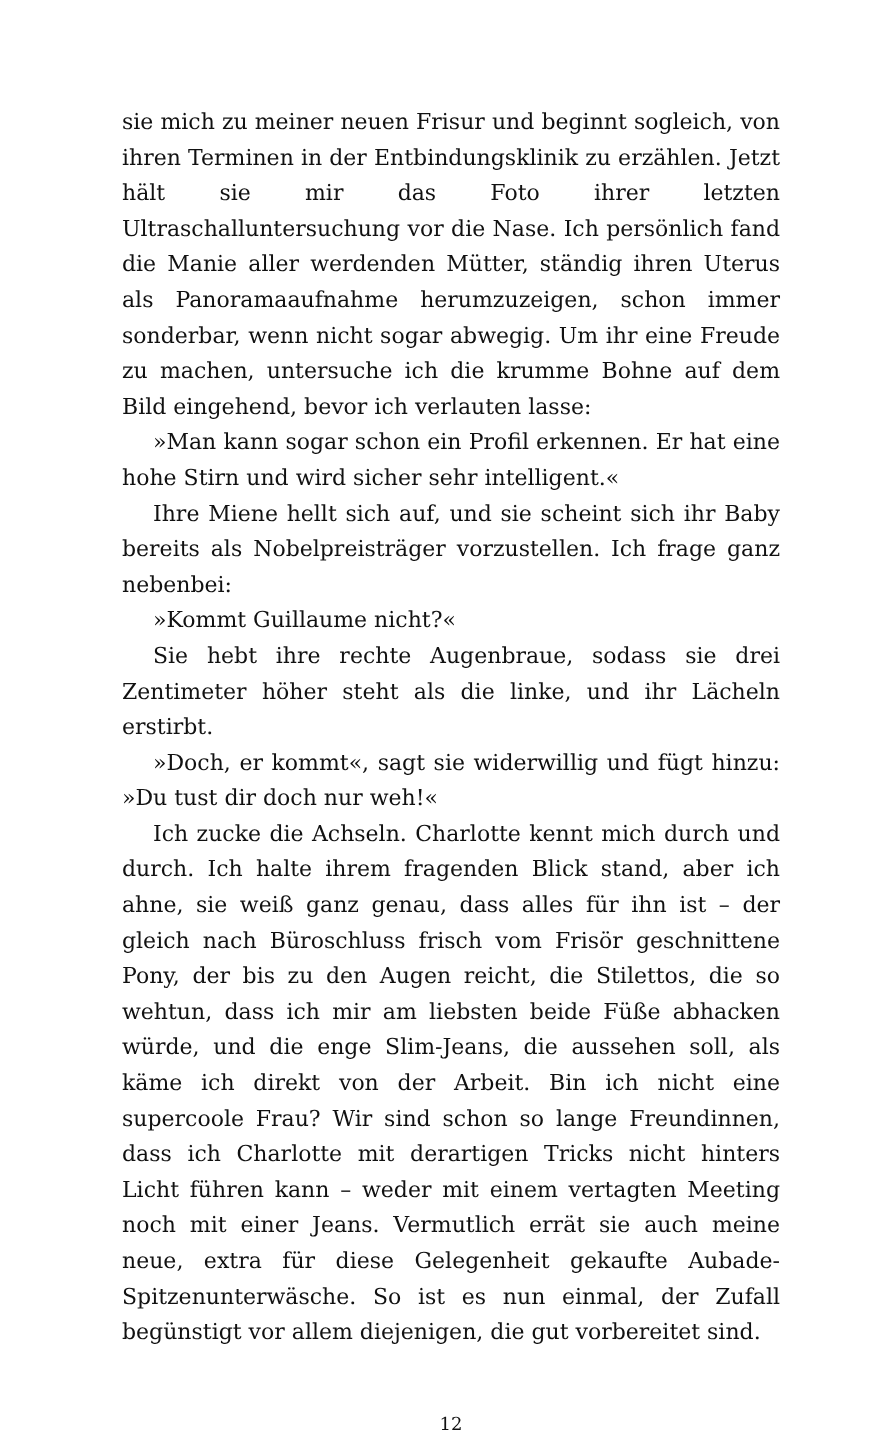sie mich zu meiner neuen Frisur und beginnt sogleich, von ihren Terminen in der Entbindungsklinik zu erzählen. Jetzt hält sie mir das Foto ihrer letzten Ultraschalluntersuchung vor die Nase. Ich persönlich fand die Manie aller werdenden Mütter, ständig ihren Uterus als Panoramaaufnahme herumzuzeigen, schon immer sonderbar, wenn nicht sogar abwegig. Um ihr eine Freude zu machen, untersuche ich die krumme Bohne auf dem Bild eingehend, bevor ich verlauten lasse:
»Man kann sogar schon ein Profil erkennen. Er hat eine hohe Stirn und wird sicher sehr intelligent.«
Ihre Miene hellt sich auf, und sie scheint sich ihr Baby bereits als Nobelpreisträger vorzustellen. Ich frage ganz nebenbei:
»Kommt Guillaume nicht?«
Sie hebt ihre rechte Augenbraue, sodass sie drei Zentimeter höher steht als die linke, und ihr Lächeln erstirbt.
»Doch, er kommt«, sagt sie widerwillig und fügt hinzu: »Du tust dir doch nur weh!«
Ich zucke die Achseln. Charlotte kennt mich durch und durch. Ich halte ihrem fragenden Blick stand, aber ich ahne, sie weiß ganz genau, dass alles für ihn ist – der gleich nach Büroschluss frisch vom Frisör geschnittene Pony, der bis zu den Augen reicht, die Stilettos, die so wehtun, dass ich mir am liebsten beide Füße abhacken würde, und die enge Slim-Jeans, die aussehen soll, als käme ich direkt von der Arbeit. Bin ich nicht eine supercoole Frau? Wir sind schon so lange Freundinnen, dass ich Charlotte mit derartigen Tricks nicht hinters Licht führen kann – weder mit einem vertagten Meeting noch mit einer Jeans. Vermutlich errät sie auch meine neue, extra für diese Gelegenheit gekaufte Aubade-Spitzenunterwäsche. So ist es nun einmal, der Zufall begünstigt vor allem diejenigen, die gut vorbereitet sind.
12